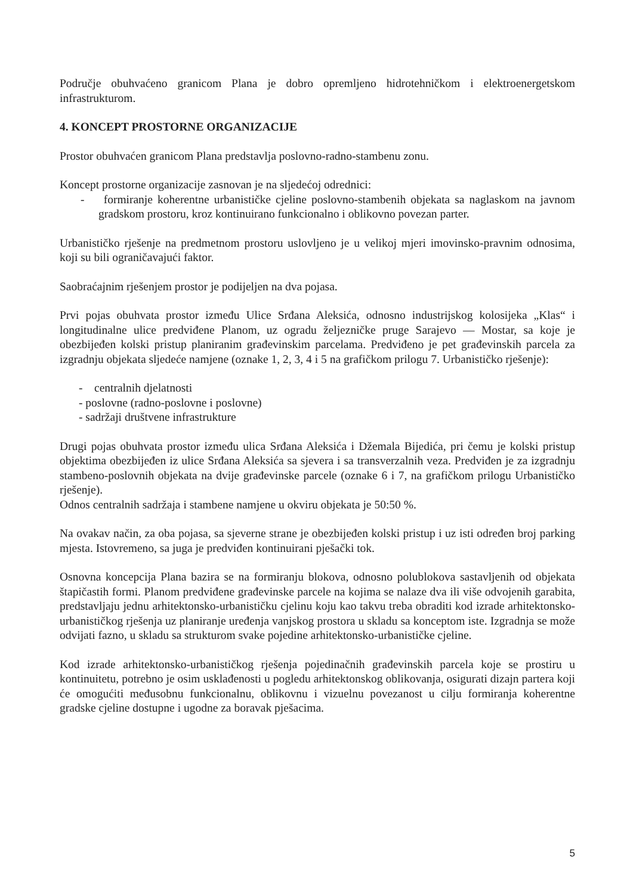Područje obuhvaćeno granicom Plana je dobro opremljeno hidrotehničkom i elektroenergetskom infrastrukturom.
4. KONCEPT PROSTORNE ORGANIZACIJE
Prostor obuhvaćen granicom Plana predstavlja poslovno-radno-stambenu zonu.
Koncept prostorne organizacije zasnovan je na sljedećoj odrednici:
- formiranje koherentne urbanističke cjeline poslovno-stambenih objekata sa naglaskom na javnom gradskom prostoru, kroz kontinuirano funkcionalno i oblikovno povezan parter.
Urbanističko rješenje na predmetnom prostoru uslovljeno je u velikoj mjeri imovinsko-pravnim odnosima, koji su bili ograničavajući faktor.
Saobraćajnim rješenjem prostor je podijeljen na dva pojasa.
Prvi pojas obuhvata prostor između Ulice Srđana Aleksića, odnosno industrijskog kolosijeka „Klas“ i longitudinalne ulice predviđene Planom, uz ogradu željezničke pruge Sarajevo — Mostar, sa koje je obezbijeđen kolski pristup planiranim građevinskim parcelama. Predviđeno je pet građevinskih parcela za izgradnju objekata sljedeće namjene (oznake 1, 2, 3, 4 i 5 na grafičkom prilogu 7. Urbanističko rješenje):
- centralnih djelatnosti
- poslovne (radno-poslovne i poslovne)
- sadržaji društvene infrastrukture
Drugi pojas obuhvata prostor između ulica Srđana Aleksića i Džemala Bijedića, pri čemu je kolski pristup objektima obezbijeđen iz ulice Srđana Aleksića sa sjevera i sa transverzalnih veza. Predviđen je za izgradnju stambeno-poslovnih objekata na dvije građevinske parcele (oznake 6 i 7, na grafičkom prilogu Urbanističko rješenje).
Odnos centralnih sadržaja i stambene namjene u okviru objekata je 50:50 %.
Na ovakav način, za oba pojasa, sa sjeverne strane je obezbijeđen kolski pristup i uz isti određen broj parking mjesta. Istovremeno, sa juga je predviđen kontinuirani pješački tok.
Osnovna koncepcija Plana bazira se na formiranju blokova, odnosno polublokova sastavljenih od objekata štapičastih formi. Planom predviđene građevinske parcele na kojima se nalaze dva ili više odvojenih garabita, predstavljaju jednu arhitektonsko-urbanističku cjelinu koju kao takvu treba obraditi kod izrade arhitektonsko-urbanističkog rješenja uz planiranje uređenja vanjskog prostora u skladu sa konceptom iste. Izgradnja se može odvijati fazno, u skladu sa strukturom svake pojedine arhitektonsko-urbanističke cjeline.
Kod izrade arhitektonsko-urbanističkog rješenja pojedinačnih građevinskih parcela koje se prostiru u kontinuitetu, potrebno je osim usklađenosti u pogledu arhitektonskog oblikovanja, osigurati dizajn partera koji će omogućiti međusobnu funkcionalnu, oblikovnu i vizuelnu povezanost u cilju formiranja koherentne gradske cjeline dostupne i ugodne za boravak pješacima.
5